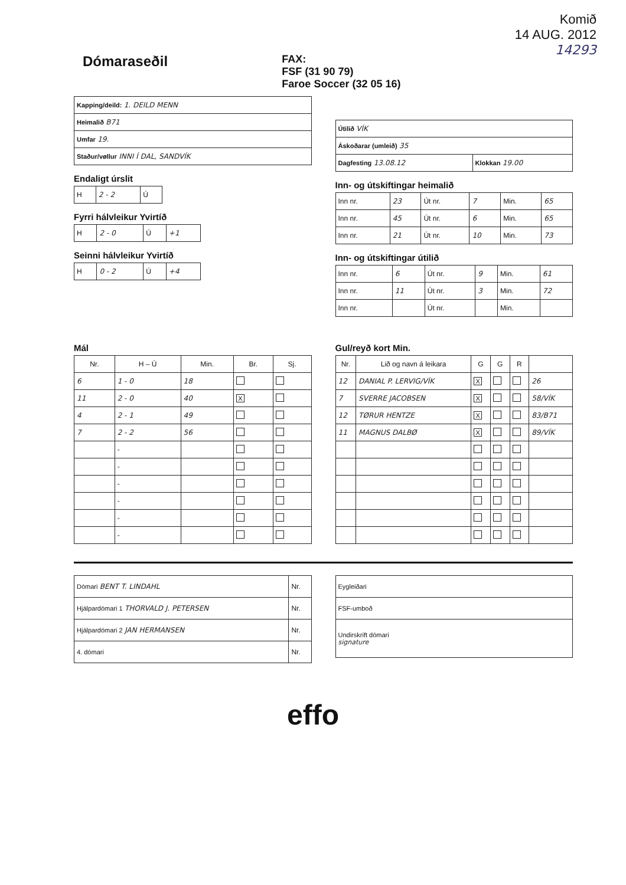Dómaraseðil
FAX:
FSF (31 90 79)
Faroe Soccer (32 05 16)
Komið
14 AUG. 2012
14293
| Kapping/deild: 1. DEILD MENN |
| Heimalið B71 |
| Umfar 19. |
| Staður/vøllur INNI Í DAL, SANDVÍK |
Endaligt úrslit
| H | 2 - 2 | Ú |
Fyrri hálvleikur Yvirtíð
| H | 2 - 0 | Ú | +1 |
Seinni hálvleikur Yvirtíð
| H | 0 - 2 | Ú | +4 |
| Útilið VÍK | |
| Áskoðarar (umleið) 35 | |
| Dagfesting 13.08.12 | Klokkan 19.00 |
Inn- og útskiftingar heimalið
| Inn nr. | 23 | Út nr. | 7 | Min. | 65 |
| Inn nr. | 45 | Út nr. | 6 | Min. | 65 |
| Inn nr. | 21 | Út nr. | 10 | Min. | 73 |
Inn- og útskiftingar útilið
| Inn nr. | 6 | Út nr. | 9 | Min. | 61 |
| Inn nr. | 11 | Út nr. | 3 | Min. | 72 |
| Inn nr. | | Út nr. | | Min. | |
Mál
| Nr. | H – Ú | Min. | Br. | Sj. |
| --- | --- | --- | --- | --- |
| 6 | 1 - 0 | 18 | | |
| 11 | 2 - 0 | 40 | X | |
| 4 | 2 - 1 | 49 | | |
| 7 | 2 - 2 | 56 | | |
| | - | | | |
| | - | | | |
| | - | | | |
| | - | | | |
| | - | | | |
| | - | | | |
Gul/reyð kort Min.
| Nr. | Lið og navn á leikara | G | G | R | |
| --- | --- | --- | --- | --- | --- |
| 12 | DANIAL P. LERVIG/VÍK | X | | | 26 |
| 7 | SVERRE JACOBSEN | X | | | 58/VÍK |
| 12 | TØRUR HENTZE | X | | | 83/B71 |
| 11 | MAGNUS DALBØ | X | | | 89/VÍK |
| Dómari BENT T. LINDAHL | Nr. |
| Hjálpardómari 1 THORVALD J. PETERSEN | Nr. |
| Hjálpardómari 2 JAN HERMANSEN | Nr. |
| 4. dómari | Nr. |
| Eygleiðari |
| FSF-umboð |
| Undirskrift dómari signature |
effo